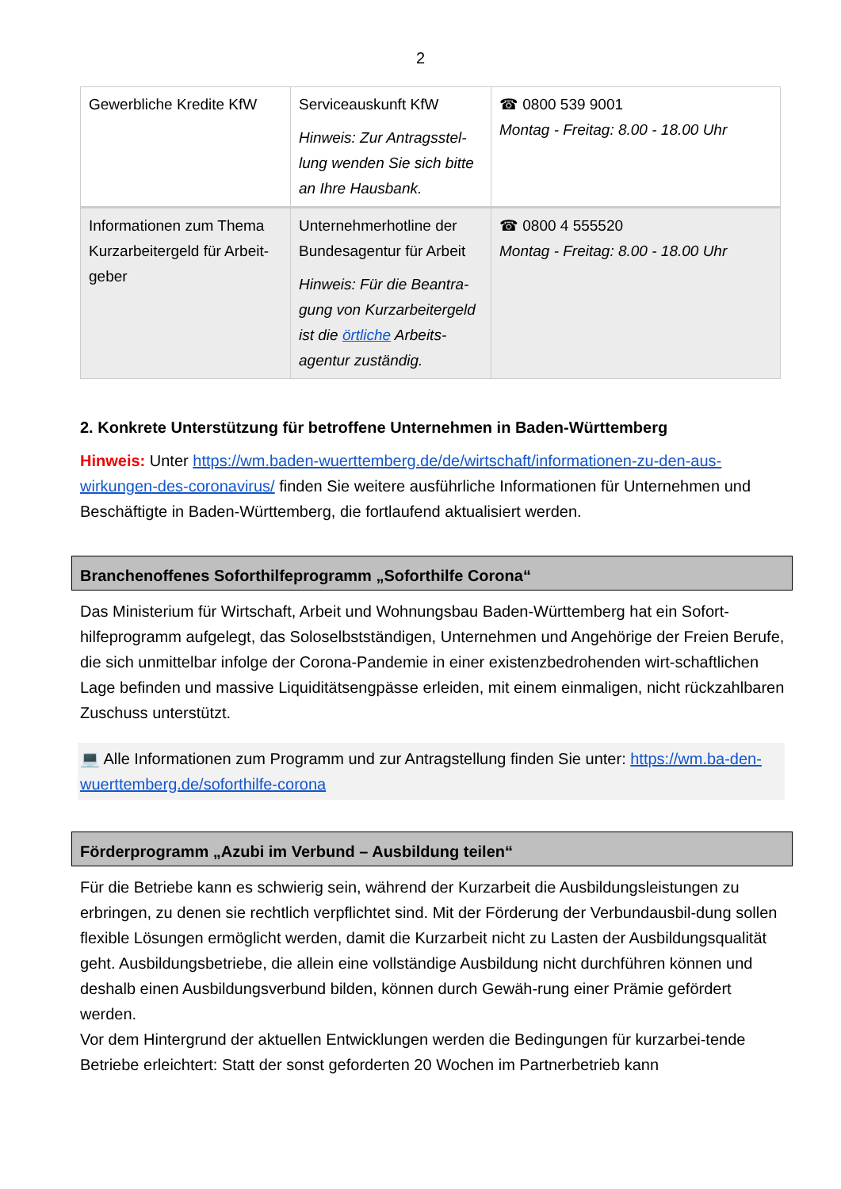2
| Gewerbliche Kredite KfW | Serviceauskunft KfW Hinweis: Zur Antragsstel-lung wenden Sie sich bitte an Ihre Hausbank. | ☎ 0800 539 9001 Montag - Freitag: 8.00 - 18.00 Uhr |
| Informationen zum Thema Kurzarbeitergeld für Arbeit-geber | Unternehmerhotline der Bundesagentur für Arbeit Hinweis: Für die Beantra-gung von Kurzarbeitergeld ist die örtliche Arbeits-agentur zuständig. | ☎ 0800 4 555520 Montag - Freitag: 8.00 - 18.00 Uhr |
2. Konkrete Unterstützung für betroffene Unternehmen in Baden-Württemberg
Hinweis: Unter https://wm.baden-wuerttemberg.de/de/wirtschaft/informationen-zu-den-aus-wirkungen-des-coronavirus/ finden Sie weitere ausführliche Informationen für Unternehmen und Beschäftigte in Baden-Württemberg, die fortlaufend aktualisiert werden.
Branchenoffenes Soforthilfeprogramm „Soforthilfe Corona“
Das Ministerium für Wirtschaft, Arbeit und Wohnungsbau Baden-Württemberg hat ein Sofort-hilfeprogramm aufgelegt, das Soloselbstständigen, Unternehmen und Angehörige der Freien Berufe, die sich unmittelbar infolge der Corona-Pandemie in einer existenzbedrohenden wirt-schaftlichen Lage befinden und massive Liquiditätsengpässe erleiden, mit einem einmaligen, nicht rückzahlbaren Zuschuss unterstützt.
💻 Alle Informationen zum Programm und zur Antragstellung finden Sie unter: https://wm.ba-den-wuerttemberg.de/soforthilfe-corona
Förderprogramm „Azubi im Verbund – Ausbildung teilen“
Für die Betriebe kann es schwierig sein, während der Kurzarbeit die Ausbildungsleistungen zu erbringen, zu denen sie rechtlich verpflichtet sind. Mit der Förderung der Verbundausbil-dung sollen flexible Lösungen ermöglicht werden, damit die Kurzarbeit nicht zu Lasten der Ausbildungsqualität geht. Ausbildungsbetriebe, die allein eine vollständige Ausbildung nicht durchführen können und deshalb einen Ausbildungsverbund bilden, können durch Gewäh-rung einer Prämie gefördert werden.
Vor dem Hintergrund der aktuellen Entwicklungen werden die Bedingungen für kurzarbei-tende Betriebe erleichtert: Statt der sonst geforderten 20 Wochen im Partnerbetrieb kann